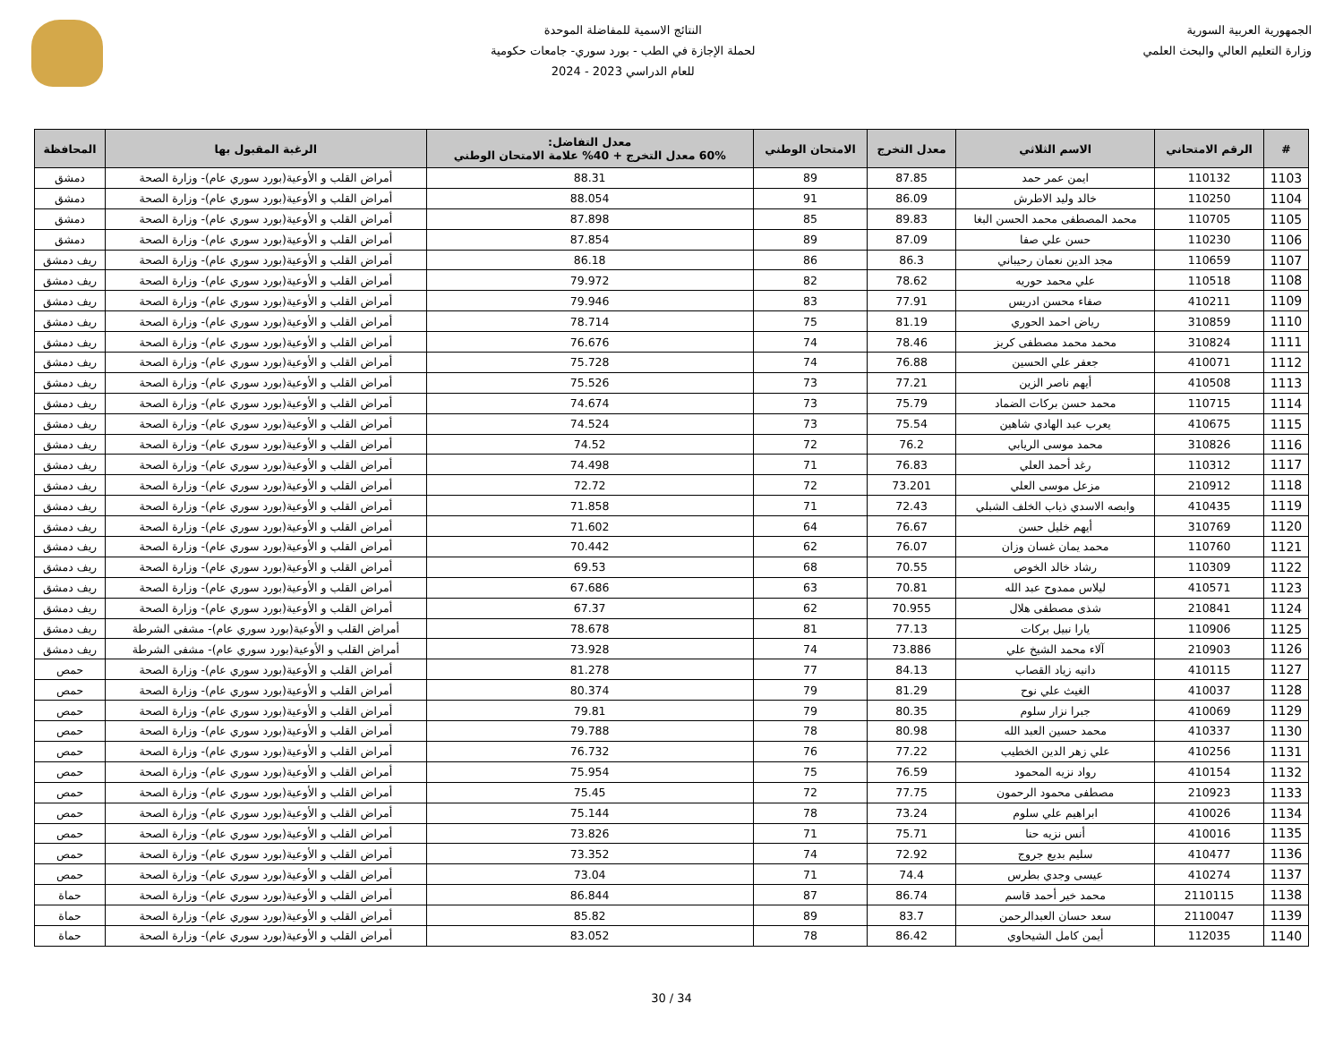الجمهورية العربية السورية
وزارة التعليم العالي والبحث العلمي
النتائج الاسمية للمفاضلة الموحدة
لحملة الإجازة في الطب - بورد سوري- جامعات حكومية
للعام الدراسي 2023 - 2024
| # | الرقم الامتحاني | الاسم الثلاثي | معدل التخرج | الامتحان الوطني | معدل التفاضل: 60% معدل التخرج + 40% علامة الامتحان الوطني | الرغبة المقبول بها | المحافظة |
| --- | --- | --- | --- | --- | --- | --- | --- |
| 1103 | 110132 | ايمن عمر حمد | 87.85 | 89 | 88.31 | أمراض القلب و الأوعية(بورد سوري عام)- وزارة الصحة | دمشق |
| 1104 | 110250 | خالد وليد الاطرش | 86.09 | 91 | 88.054 | أمراض القلب و الأوعية(بورد سوري عام)- وزارة الصحة | دمشق |
| 1105 | 110705 | محمد المصطفى محمد الحسن البغا | 89.83 | 85 | 87.898 | أمراض القلب و الأوعية(بورد سوري عام)- وزارة الصحة | دمشق |
| 1106 | 110230 | حسن علي صفا | 87.09 | 89 | 87.854 | أمراض القلب و الأوعية(بورد سوري عام)- وزارة الصحة | دمشق |
| 1107 | 110659 | مجد الدين نعمان رحيباني | 86.3 | 86 | 86.18 | أمراض القلب و الأوعية(بورد سوري عام)- وزارة الصحة | ريف دمشق |
| 1108 | 110518 | علي محمد حوريه | 78.62 | 82 | 79.972 | أمراض القلب و الأوعية(بورد سوري عام)- وزارة الصحة | ريف دمشق |
| 1109 | 410211 | صفاء محسن ادريس | 77.91 | 83 | 79.946 | أمراض القلب و الأوعية(بورد سوري عام)- وزارة الصحة | ريف دمشق |
| 1110 | 310859 | رياض احمد الحوري | 81.19 | 75 | 78.714 | أمراض القلب و الأوعية(بورد سوري عام)- وزارة الصحة | ريف دمشق |
| 1111 | 310824 | محمد محمد مصطفى كريز | 78.46 | 74 | 76.676 | أمراض القلب و الأوعية(بورد سوري عام)- وزارة الصحة | ريف دمشق |
| 1112 | 410071 | جعفر علي الحسين | 76.88 | 74 | 75.728 | أمراض القلب و الأوعية(بورد سوري عام)- وزارة الصحة | ريف دمشق |
| 1113 | 410508 | أيهم ناصر الزين | 77.21 | 73 | 75.526 | أمراض القلب و الأوعية(بورد سوري عام)- وزارة الصحة | ريف دمشق |
| 1114 | 110715 | محمد حسن بركات الضماد | 75.79 | 73 | 74.674 | أمراض القلب و الأوعية(بورد سوري عام)- وزارة الصحة | ريف دمشق |
| 1115 | 410675 | يعرب عبد الهادي شاهين | 75.54 | 73 | 74.524 | أمراض القلب و الأوعية(بورد سوري عام)- وزارة الصحة | ريف دمشق |
| 1116 | 310826 | محمد موسى الريابي | 76.2 | 72 | 74.52 | أمراض القلب و الأوعية(بورد سوري عام)- وزارة الصحة | ريف دمشق |
| 1117 | 110312 | رغد أحمد العلي | 76.83 | 71 | 74.498 | أمراض القلب و الأوعية(بورد سوري عام)- وزارة الصحة | ريف دمشق |
| 1118 | 210912 | مزعل موسى العلي | 73.201 | 72 | 72.72 | أمراض القلب و الأوعية(بورد سوري عام)- وزارة الصحة | ريف دمشق |
| 1119 | 410435 | وابصه الاسدي ذياب الخلف الشبلي | 72.43 | 71 | 71.858 | أمراض القلب و الأوعية(بورد سوري عام)- وزارة الصحة | ريف دمشق |
| 1120 | 310769 | أيهم خليل حسن | 76.67 | 64 | 71.602 | أمراض القلب و الأوعية(بورد سوري عام)- وزارة الصحة | ريف دمشق |
| 1121 | 110760 | محمد يمان غسان وزان | 76.07 | 62 | 70.442 | أمراض القلب و الأوعية(بورد سوري عام)- وزارة الصحة | ريف دمشق |
| 1122 | 110309 | رشاد خالد الخوص | 70.55 | 68 | 69.53 | أمراض القلب و الأوعية(بورد سوري عام)- وزارة الصحة | ريف دمشق |
| 1123 | 410571 | ليلاس ممدوح عبد الله | 70.81 | 63 | 67.686 | أمراض القلب و الأوعية(بورد سوري عام)- وزارة الصحة | ريف دمشق |
| 1124 | 210841 | شذى مصطفى هلال | 70.955 | 62 | 67.37 | أمراض القلب و الأوعية(بورد سوري عام)- وزارة الصحة | ريف دمشق |
| 1125 | 110906 | يارا نبيل بركات | 77.13 | 81 | 78.678 | أمراض القلب و الأوعية(بورد سوري عام)- مشفى الشرطة | ريف دمشق |
| 1126 | 210903 | آلاء محمد الشيخ علي | 73.886 | 74 | 73.928 | أمراض القلب و الأوعية(بورد سوري عام)- مشفى الشرطة | ريف دمشق |
| 1127 | 410115 | دانيه زياد القصاب | 84.13 | 77 | 81.278 | أمراض القلب و الأوعية(بورد سوري عام)- وزارة الصحة | حمص |
| 1128 | 410037 | الغيث علي نوح | 81.29 | 79 | 80.374 | أمراض القلب و الأوعية(بورد سوري عام)- وزارة الصحة | حمص |
| 1129 | 410069 | جبرا نزار سلوم | 80.35 | 79 | 79.81 | أمراض القلب و الأوعية(بورد سوري عام)- وزارة الصحة | حمص |
| 1130 | 410337 | محمد حسين العبد الله | 80.98 | 78 | 79.788 | أمراض القلب و الأوعية(بورد سوري عام)- وزارة الصحة | حمص |
| 1131 | 410256 | علي زهر الدين الخطيب | 77.22 | 76 | 76.732 | أمراض القلب و الأوعية(بورد سوري عام)- وزارة الصحة | حمص |
| 1132 | 410154 | رواد نزيه المحمود | 76.59 | 75 | 75.954 | أمراض القلب و الأوعية(بورد سوري عام)- وزارة الصحة | حمص |
| 1133 | 210923 | مصطفى محمود الرحمون | 77.75 | 72 | 75.45 | أمراض القلب و الأوعية(بورد سوري عام)- وزارة الصحة | حمص |
| 1134 | 410026 | ابراهيم علي سلوم | 73.24 | 78 | 75.144 | أمراض القلب و الأوعية(بورد سوري عام)- وزارة الصحة | حمص |
| 1135 | 410016 | أنس نزيه حنا | 75.71 | 71 | 73.826 | أمراض القلب و الأوعية(بورد سوري عام)- وزارة الصحة | حمص |
| 1136 | 410477 | سليم بديع جروج | 72.92 | 74 | 73.352 | أمراض القلب و الأوعية(بورد سوري عام)- وزارة الصحة | حمص |
| 1137 | 410274 | عيسى وجدي بطرس | 74.4 | 71 | 73.04 | أمراض القلب و الأوعية(بورد سوري عام)- وزارة الصحة | حمص |
| 1138 | 2110115 | محمد خير أحمد قاسم | 86.74 | 87 | 86.844 | أمراض القلب و الأوعية(بورد سوري عام)- وزارة الصحة | حماة |
| 1139 | 2110047 | سعد حسان العبدالرحمن | 83.7 | 89 | 85.82 | أمراض القلب و الأوعية(بورد سوري عام)- وزارة الصحة | حماة |
| 1140 | 112035 | أيمن كامل الشيحاوي | 86.42 | 78 | 83.052 | أمراض القلب و الأوعية(بورد سوري عام)- وزارة الصحة | حماة |
30 / 34